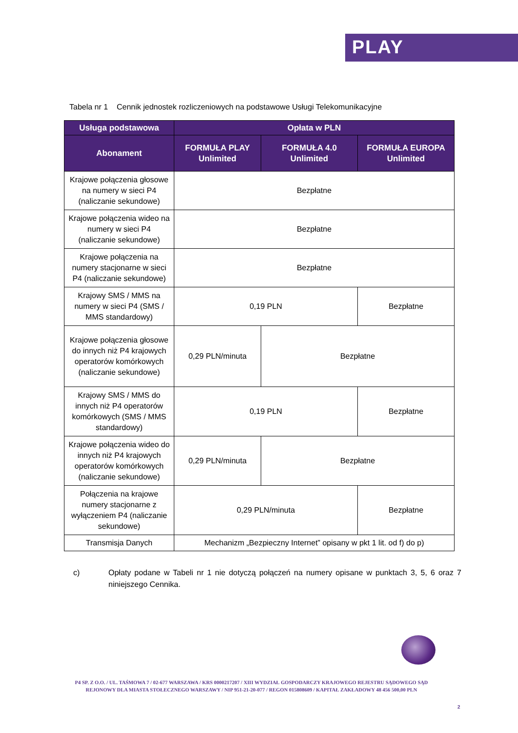PLAY
Tabela nr 1 Cennik jednostek rozliczeniowych na podstawowe Usługi Telekomunikacyjne
| Usługa podstawowa | Opłata w PLN | | |
| --- | --- | --- | --- |
| Abonament | FORMUŁA PLAY Unlimited | FORMUŁA 4.0 Unlimited | FORMUŁA EUROPA Unlimited |
| Krajowe połączenia głosowe na numery w sieci P4 (naliczanie sekundowe) | Bezpłatne | | |
| Krajowe połączenia wideo na numery w sieci P4 (naliczanie sekundowe) | Bezpłatne | | |
| Krajowe połączenia na numery stacjonarne w sieci P4 (naliczanie sekundowe) | Bezpłatne | | |
| Krajowy SMS / MMS na numery w sieci P4 (SMS / MMS standardowy) | 0,19 PLN | | Bezpłatne |
| Krajowe połączenia głosowe do innych niż P4 krajowych operatorów komórkowych (naliczanie sekundowe) | 0,29 PLN/minuta | Bezpłatne | |
| Krajowy SMS / MMS do innych niż P4 operatorów komórkowych (SMS / MMS standardowy) | 0,19 PLN | | Bezpłatne |
| Krajowe połączenia wideo do innych niż P4 krajowych operatorów komórkowych (naliczanie sekundowe) | 0,29 PLN/minuta | Bezpłatne | |
| Połączenia na krajowe numery stacjonarne z wyłączeniem P4 (naliczanie sekundowe) | 0,29 PLN/minuta | | Bezpłatne |
| Transmisja Danych | Mechanizm „Bezpieczny Internet” opisany w pkt 1 lit. od f) do p) | | |
c) Opłaty podane w Tabeli nr 1 nie dotyczą połączeń na numery opisane w punktach 3, 5, 6 oraz 7 niniejszego Cennika.
P4 SP. Z O.O. / UL. TAŚMOWA 7 / 02-677 WARSZAWA / KRS 0000217207 / XIII WYDZIAŁ GOSPODARCZY KRAJOWEGO REJESTRU SĄDOWEGO SĄD REJONOWY DLA MIASTA STOŁECZNEGO WARSZAWY / NIP 951-21-20-077 / REGON 015808609 / KAPITAŁ ZAKŁADOWY 48 456 500,00 PLN
2